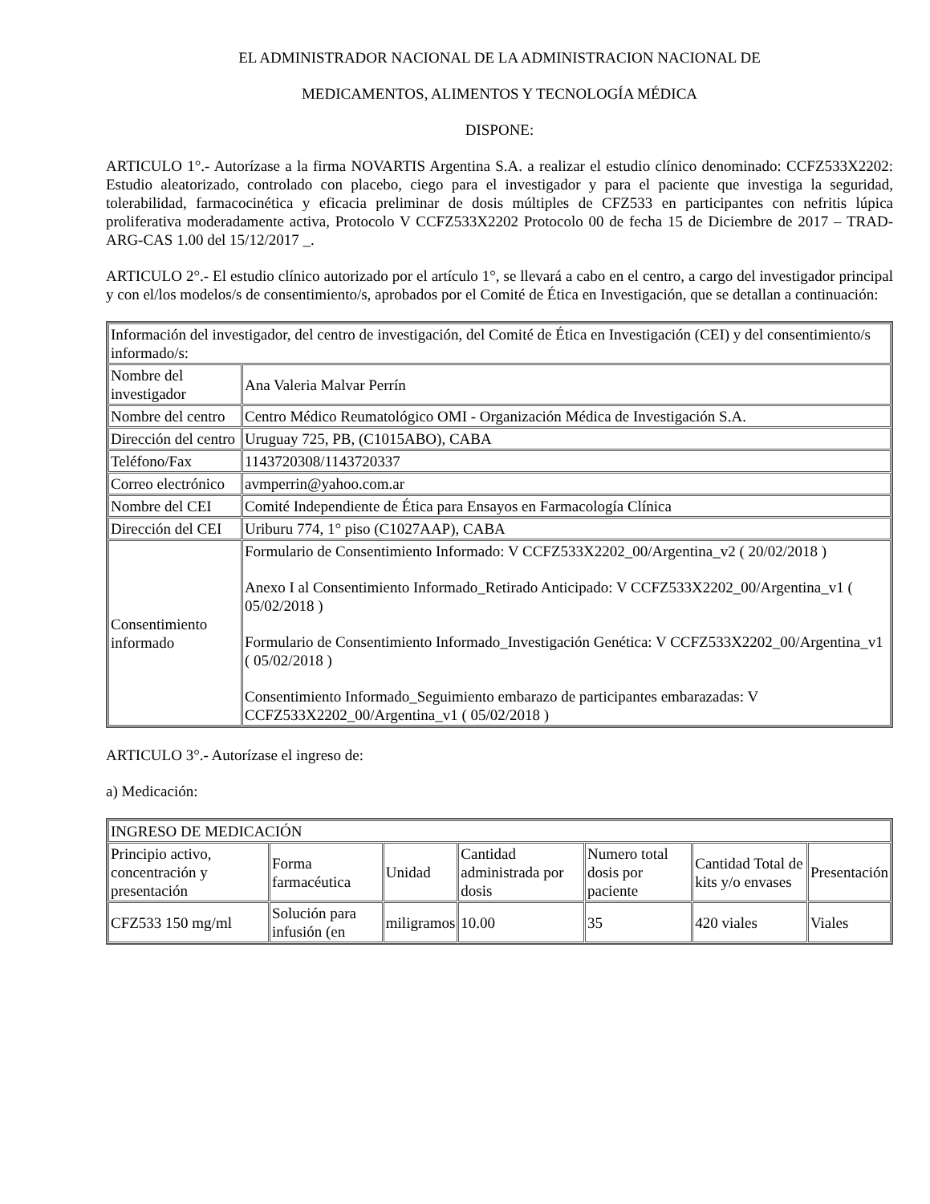EL ADMINISTRADOR NACIONAL DE LA ADMINISTRACION NACIONAL DE
MEDICAMENTOS, ALIMENTOS Y TECNOLOGÍA MÉDICA
DISPONE:
ARTICULO 1°.- Autorízase a la firma NOVARTIS Argentina S.A. a realizar el estudio clínico denominado: CCFZ533X2202: Estudio aleatorizado, controlado con placebo, ciego para el investigador y para el paciente que investiga la seguridad, tolerabilidad, farmacocinética y eficacia preliminar de dosis múltiples de CFZ533 en participantes con nefritis lúpica proliferativa moderadamente activa, Protocolo V CCFZ533X2202 Protocolo 00 de fecha 15 de Diciembre de 2017 – TRAD-ARG-CAS 1.00 del 15/12/2017 _.
ARTICULO 2°.- El estudio clínico autorizado por el artículo 1°, se llevará a cabo en el centro, a cargo del investigador principal y con el/los modelos/s de consentimiento/s, aprobados por el Comité de Ética en Investigación, que se detallan a continuación:
| Información del investigador, del centro de investigación, del Comité de Ética en Investigación (CEI) y del consentimiento/s informado/s: | |
| Nombre del investigador | Ana Valeria Malvar Perrín |
| Nombre del centro | Centro Médico Reumatológico OMI - Organización Médica de Investigación S.A. |
| Dirección del centro | Uruguay 725, PB, (C1015ABO), CABA |
| Teléfono/Fax | 1143720308/1143720337 |
| Correo electrónico | avmperrin@yahoo.com.ar |
| Nombre del CEI | Comité Independiente de Ética para Ensayos en Farmacología Clínica |
| Dirección del CEI | Uriburu 774, 1° piso (C1027AAP), CABA |
| Consentimiento informado | Formulario de Consentimiento Informado: V CCFZ533X2202_00/Argentina_v2 ( 20/02/2018 ) Anexo I al Consentimiento Informado_Retirado Anticipado: V CCFZ533X2202_00/Argentina_v1 ( 05/02/2018 ) Formulario de Consentimiento Informado_Investigación Genética: V CCFZ533X2202_00/Argentina_v1 ( 05/02/2018 ) Consentimiento Informado_Seguimiento embarazo de participantes embarazadas: V CCFZ533X2202_00/Argentina_v1 ( 05/02/2018 ) |
ARTICULO 3°.- Autorízase el ingreso de:
a) Medicación:
| INGRESO DE MEDICACIÓN | | | | | | |
| Principio activo, concentración y presentación | Forma farmacéutica | Unidad | Cantidad administrada por dosis | Numero total dosis por paciente | Cantidad Total de kits y/o envases | Presentación |
| CFZ533 150 mg/ml | Solución para infusión (en | miligramos | 10.00 | 35 | 420 viales | Viales |